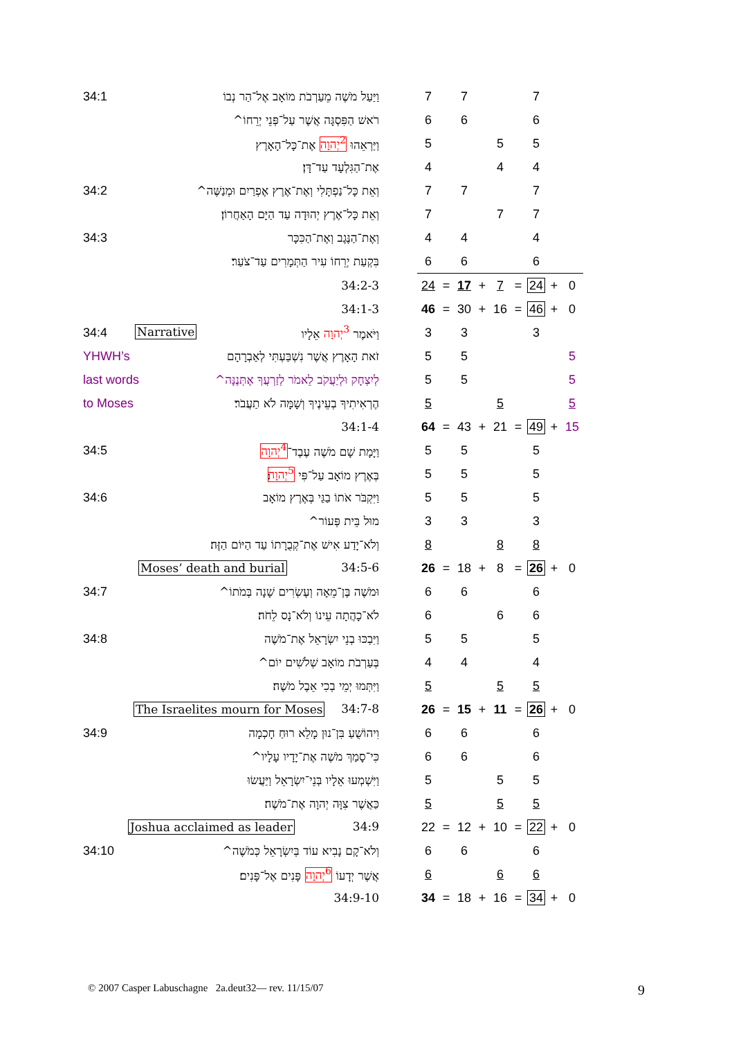| 34:1 | וַיַּעַל מֹשֶׁה מֵעַרְבֹת מוֹאָב אֶל־הַר נְבוֹ | | 7 | | 7 | | | | 7 | | |
| | רֹאשׁ הַפִּסְגָּה אֲשֶׁר עַל־פְּנֵי יְרֵחוֹ^ | | 6 | | 6 | | | | 6 | | |
| | וַיַּרְאֵהוּ <sup>2</sup>יְהוָה אֶת־כָּל־הָאָרֶץ | | 5 | | | | 5 | | 5 | | |
| | אֶת־הַגִּלְעָד עַד־דָּן׃ | | 4 | | | | 4 | | 4 | | |
| 34:2 | וְאֵת כָּל־נַפְתָּלִי וְאֶת־אֶרֶץ אֶפְרַיִם וּמְנַשֶּׁה^ | | 7 | | 7 | | | | 7 | | |
| | וְאֵת כָּל־אֶרֶץ יְהוּדָה עַד הַיָּם הָאַחֲרוֹן׃ | | 7 | | | | 7 | | 7 | | |
| 34:3 | וְאֶת־הַנֶּגֶב וְאֶת־הַכִּכָּר | | 4 | | 4 | | | | 4 | | |
| | בִּקְעַת יְרֵחוֹ עִיר הַתְּמָרִים עַד־צֹעַר׃ | | 6 | | 6 | | | | 6 | | |
| | 34:2-3 | | 24 | = | 17 | + | 7 | = | 24 | + | 0 |
| | 34:1-3 | | 46 | = | 30 | + | 16 | = | 46 | + | 0 |
| 34:4 | Narrative וַיֹּאמֶר <sup>3</sup>יְהוָה אֵלָיו | | 3 | | 3 | | | | 3 | | |
| YHWH’s | זֹאת הָאָרֶץ אֲשֶׁר נִשְׁבַּעְתִּי לְאַבְרָהָם | | 5 | | 5 | | | | | | 5 |
| last words לְיִצְחָק וּלְיַעֲקֹב לֵאמֹר לְזַרְעֲךָ אֶתְּנֶנָּה^ | | | 5 | | 5 | | | | | | 5 |
| to Moses | הֶרְאִיתִיךָ בְעֵינֶיךָ וְשָׁמָּה לֹא תַעֲבֹר׃ | | 5 | | | | 5 | | | | 5 |
| | 34:1-4 | | 64 | = | 43 | + | 21 | = | 49 | + | 15 |
| 34:5 | וַיָּמָת שָׁם מֹשֶׁה עֶבֶד־ <sup>4</sup>יְהוָה | | 5 | | 5 | | | | 5 | | |
| | בְּאֶרֶץ מוֹאָב עַל־פִּי <sup>5</sup>יְהוָה ׃ | | 5 | | 5 | | | | 5 | | |
| 34:6 | וַיִּקְבֹּר אֹתוֹ בַגַּי בְּאֶרֶץ מוֹאָב | | 5 | | 5 | | | | 5 | | |
| | מוּל בֵּית פְּעוֹר^ | | 3 | | 3 | | | | 3 | | |
| | וְלֹא־יָדַע אִישׁ אֶת־קְבֻרָתוֹ עַד הַיּוֹם הַזֶּה׃ | | 8 | | | | 8 | | 8 | | |
| | Moses’ death and burial 34:5-6 | | 26 | = | 18 | + | 8 | = | 26 | + | 0 |
| 34:7 | וּמֹשֶׁה בֶּן־מֵאָה וְעֶשְׂרִים שָׁנָה בְּמֹתוֹ^ | | 6 | | 6 | | | | 6 | | |
| | לֹא־כָהֲתָה עֵינוֹ וְלֹא־נָס לֵחֹה׃ | | 6 | | | | 6 | | 6 | | |
| 34:8 | וַיִּבְכּוּ בְנֵי יִשְׂרָאֵל אֶת־מֹשֶׁה | | 5 | | 5 | | | | 5 | | |
| | בְּעַרְבֹת מוֹאָב שְׁלֹשִׁים יוֹם^ | | 4 | | 4 | | | | 4 | | |
| | וַיִּתְּמוּ יְמֵי בְכִי אֵבֶל מֹשֶׁה׃ | | 5 | | | | 5 | | 5 | | |
| | The Israelites mourn for Moses 34:7-8 | | 26 | = | 15 | + | 11 | = | 26 | + | 0 |
| 34:9 | וִיהוֹשֻׁעַ בִּן־נוּן מָלֵא רוּחַ חָכְמָה | | 6 | | 6 | | | | 6 | | |
| | כִּי־סָמַךְ מֹשֶׁה אֶת־יָדָיו עָלָיו^ | | 6 | | 6 | | | | 6 | | |
| | וַיִּשְׁמְעוּ אֵלָיו בְּנֵי־יִשְׂרָאֵל וַיַּעֲשׂוּ | | 5 | | | | 5 | | 5 | | |
| | כַּאֲשֶׁר צִוָּה יְהוָה אֶת־מֹשֶׁה׃ | | 5 | | | | 5 | | 5 | | |
| | Joshua acclaimed as leader 34:9 | | 22 | = | 12 | + | 10 | = | 22 | + | 0 |
| 34:10 | וְלֹא־קָם נָבִיא עוֹד בְּיִשְׂרָאֵל כְּמֹשֶׁה^ | | 6 | | 6 | | | | 6 | | |
| | אֲשֶׁר יְדָעוֹ <sup>6</sup>יְהוָה פָּנִים אֶל־פָּנִים׃ | | 6 | | | | 6 | | 6 | | |
| | 34:9-10 | | 34 | = | 18 | + | 16 | = | 34 | + | 0 |
© 2007 Casper Labuschagne 2a.deut32— rev. 11/15/07
9